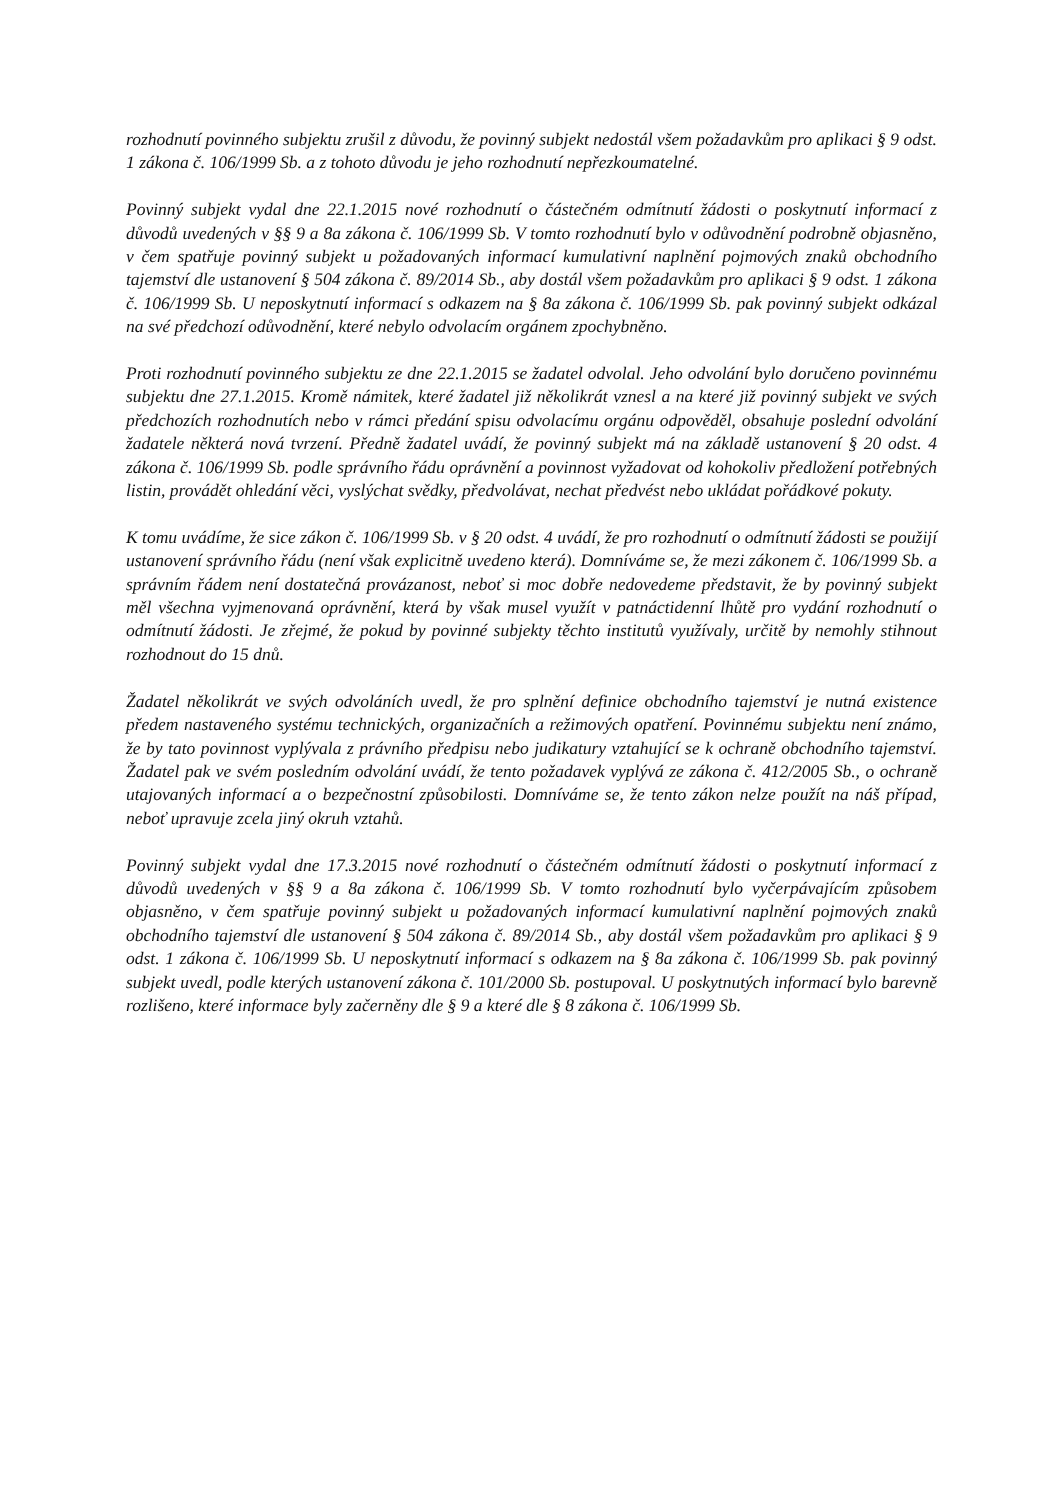rozhodnutí povinného subjektu zrušil z důvodu, že povinný subjekt nedostál všem požadavkům pro aplikaci § 9 odst. 1 zákona č. 106/1999 Sb. a z tohoto důvodu je jeho rozhodnutí nepřezkoumatelné.
Povinný subjekt vydal dne 22.1.2015 nové rozhodnutí o částečném odmítnutí žádosti o poskytnutí informací z důvodů uvedených v §§ 9 a 8a zákona č. 106/1999 Sb. V tomto rozhodnutí bylo v odůvodnění podrobně objasněno, v čem spatřuje povinný subjekt u požadovaných informací kumulativní naplnění pojmových znaků obchodního tajemství dle ustanovení § 504 zákona č. 89/2014 Sb., aby dostál všem požadavkům pro aplikaci § 9 odst. 1 zákona č. 106/1999 Sb. U neposkytnutí informací s odkazem na § 8a zákona č. 106/1999 Sb. pak povinný subjekt odkázal na své předchozí odůvodnění, které nebylo odvolacím orgánem zpochybněno.
Proti rozhodnutí povinného subjektu ze dne 22.1.2015 se žadatel odvolal. Jeho odvolání bylo doručeno povinnému subjektu dne 27.1.2015. Kromě námitek, které žadatel již několikrát vznesl a na které již povinný subjekt ve svých předchozích rozhodnutích nebo v rámci předání spisu odvolacímu orgánu odpověděl, obsahuje poslední odvolání žadatele některá nová tvrzení. Předně žadatel uvádí, že povinný subjekt má na základě ustanovení § 20 odst. 4 zákona č. 106/1999 Sb. podle správního řádu oprávnění a povinnost vyžadovat od kohokoliv předložení potřebných listin, provádět ohledání věci, vyslýchat svědky, předvolávat, nechat předvést nebo ukládat pořádkové pokuty.
K tomu uvádíme, že sice zákon č. 106/1999 Sb. v § 20 odst. 4 uvádí, že pro rozhodnutí o odmítnutí žádosti se použijí ustanovení správního řádu (není však explicitně uvedeno která). Domníváme se, že mezi zákonem č. 106/1999 Sb. a správním řádem není dostatečná provázanost, neboť si moc dobře nedovedeme představit, že by povinný subjekt měl všechna vyjmenovaná oprávnění, která by však musel využít v patnáctidenní lhůtě pro vydání rozhodnutí o odmítnutí žádosti. Je zřejmé, že pokud by povinné subjekty těchto institutů využívaly, určitě by nemohly stihnout rozhodnout do 15 dnů.
Žadatel několikrát ve svých odvoláních uvedl, že pro splnění definice obchodního tajemství je nutná existence předem nastaveného systému technických, organizačních a režimových opatření. Povinnému subjektu není známo, že by tato povinnost vyplývala z právního předpisu nebo judikatury vztahující se k ochraně obchodního tajemství. Žadatel pak ve svém posledním odvolání uvádí, že tento požadavek vyplývá ze zákona č. 412/2005 Sb., o ochraně utajovaných informací a o bezpečnostní způsobilosti. Domníváme se, že tento zákon nelze použít na náš případ, neboť upravuje zcela jiný okruh vztahů.
Povinný subjekt vydal dne 17.3.2015 nové rozhodnutí o částečném odmítnutí žádosti o poskytnutí informací z důvodů uvedených v §§ 9 a 8a zákona č. 106/1999 Sb. V tomto rozhodnutí bylo vyčerpávajícím způsobem objasněno, v čem spatřuje povinný subjekt u požadovaných informací kumulativní naplnění pojmových znaků obchodního tajemství dle ustanovení § 504 zákona č. 89/2014 Sb., aby dostál všem požadavkům pro aplikaci § 9 odst. 1 zákona č. 106/1999 Sb. U neposkytnutí informací s odkazem na § 8a zákona č. 106/1999 Sb. pak povinný subjekt uvedl, podle kterých ustanovení zákona č. 101/2000 Sb. postupoval. U poskytnutých informací bylo barevně rozlišeno, které informace byly začerněny dle § 9 a které dle § 8 zákona č. 106/1999 Sb.